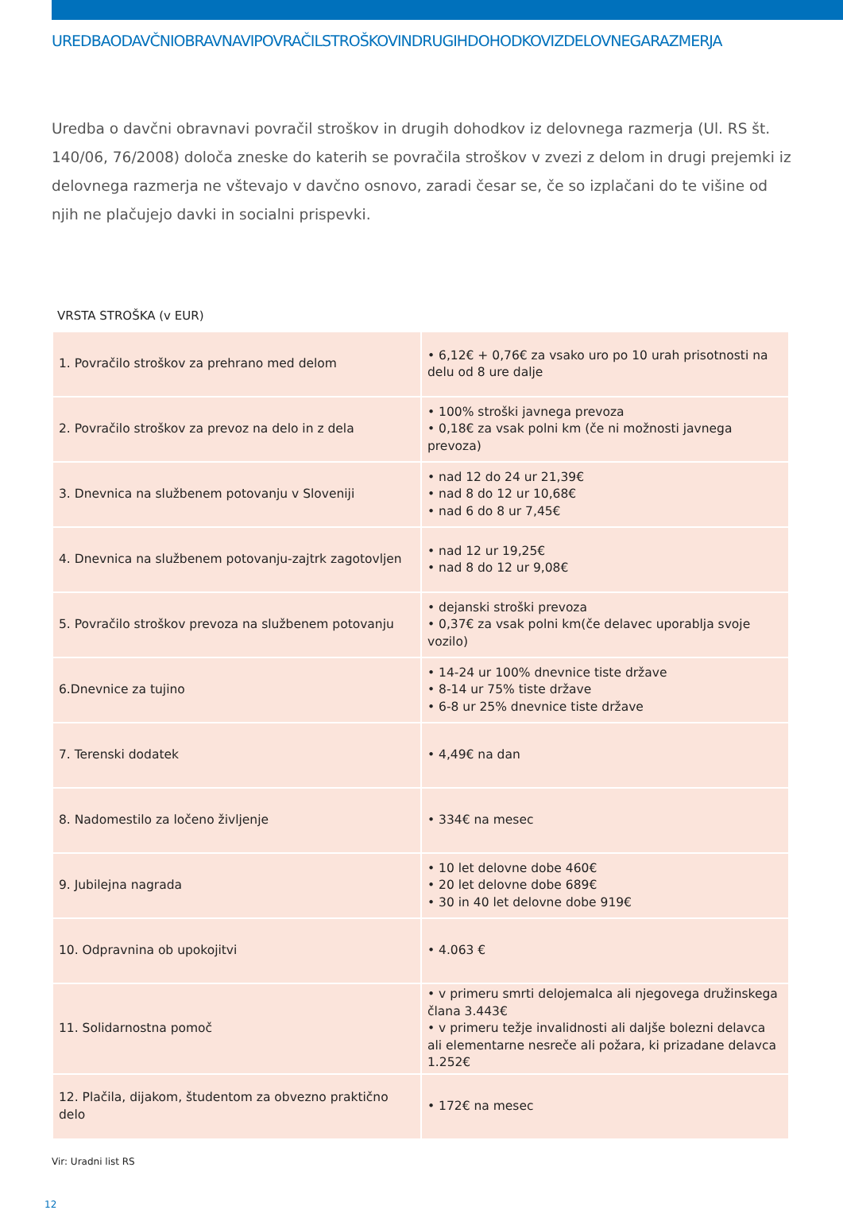UREDBAODAVČNIOBRAVNAVIPOVRAČILSTROŠKOVINDRUGIHDOHODKOVIZDELOVNEGARAZMERJA
Uredba o davčni obravnavi povračil stroškov in drugih dohodkov iz delovnega razmerja (Ul. RS št. 140/06, 76/2008) določa zneske do katerih se povračila stroškov v zvezi z delom in drugi prejemki iz delovnega razmerja ne vštevajo v davčno osnovo, zaradi česar se, če so izplačani do te višine od njih ne plačujejo davki in socialni prispevki.
VRSTA STROŠKA (v EUR)
| 1. Povračilo stroškov za prehrano med delom | • 6,12€ + 0,76€ za vsako uro po 10 urah prisotnosti na delu od 8 ure dalje |
| 2. Povračilo stroškov za prevoz na delo in z dela | • 100% stroški javnega prevoza • 0,18€ za vsak polni km (če ni možnosti javnega prevoza) |
| 3. Dnevnica na službenem potovanju v Sloveniji | • nad 12 do 24 ur 21,39€ • nad 8 do 12 ur 10,68€ • nad 6 do 8 ur 7,45€ |
| 4. Dnevnica na službenem potovanju-zajtrk zagotovljen | • nad 12 ur 19,25€ • nad 8 do 12 ur 9,08€ |
| 5. Povračilo stroškov prevoza na službenem potovanju | • dejanski stroški prevoza • 0,37€ za vsak polni km(če delavec uporablja svoje vozilo) |
| 6.Dnevnice za tujino | • 14-24 ur 100% dnevnice tiste države • 8-14 ur 75% tiste države • 6-8 ur 25% dnevnice tiste države |
| 7. Terenski dodatek | • 4,49€ na dan |
| 8. Nadomestilo za ločeno življenje | • 334€ na mesec |
| 9. Jubilejna nagrada | • 10 let delovne dobe 460€ • 20 let delovne dobe 689€ • 30 in 40 let delovne dobe 919€ |
| 10. Odpravnina ob upokojitvi | • 4.063 € |
| 11. Solidarnostna pomoč | • v primeru smrti delojemalca ali njegovega družinskega člana 3.443€ • v primeru težje invalidnosti ali daljše bolezni delavca ali elementarne nesreče ali požara, ki prizadane delavca 1.252€ |
| 12. Plačila, dijakom, študentom za obvezno praktično delo | • 172€ na mesec |
Vir: Uradni list RS
12